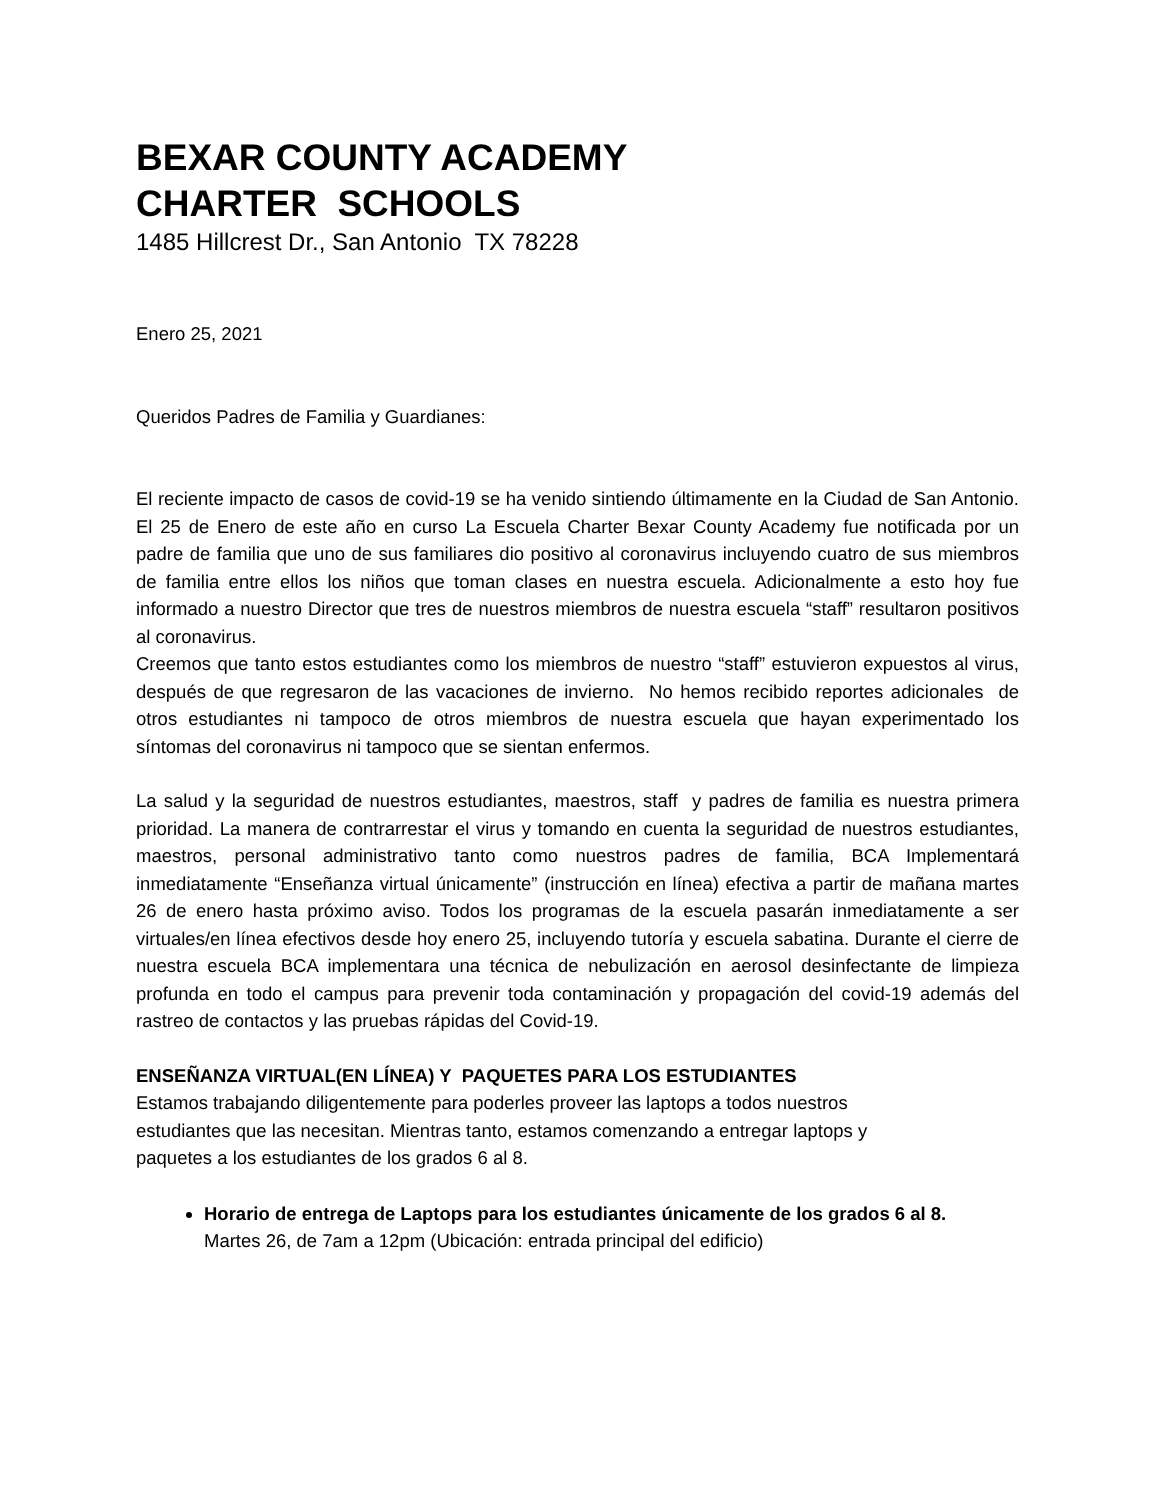BEXAR COUNTY ACADEMY
CHARTER SCHOOLS
1485 Hillcrest Dr., San Antonio TX 78228
Enero 25, 2021
Queridos Padres de Familia y Guardianes:
El reciente impacto de casos de covid-19 se ha venido sintiendo últimamente en la Ciudad de San Antonio. El 25 de Enero de este año en curso La Escuela Charter Bexar County Academy fue notificada por un padre de familia que uno de sus familiares dio positivo al coronavirus incluyendo cuatro de sus miembros de familia entre ellos los niños que toman clases en nuestra escuela. Adicionalmente a esto hoy fue informado a nuestro Director que tres de nuestros miembros de nuestra escuela “staff” resultaron positivos al coronavirus.
Creemos que tanto estos estudiantes como los miembros de nuestro “staff” estuvieron expuestos al virus, después de que regresaron de las vacaciones de invierno. No hemos recibido reportes adicionales de otros estudiantes ni tampoco de otros miembros de nuestra escuela que hayan experimentado los síntomas del coronavirus ni tampoco que se sientan enfermos.
La salud y la seguridad de nuestros estudiantes, maestros, staff y padres de familia es nuestra primera prioridad. La manera de contrarrestar el virus y tomando en cuenta la seguridad de nuestros estudiantes, maestros, personal administrativo tanto como nuestros padres de familia, BCA Implementará inmediatamente “Enseñanza virtual únicamente” (instrucción en línea) efectiva a partir de mañana martes 26 de enero hasta próximo aviso. Todos los programas de la escuela pasarán inmediatamente a ser virtuales/en línea efectivos desde hoy enero 25, incluyendo tutoría y escuela sabatina. Durante el cierre de nuestra escuela BCA implementara una técnica de nebulización en aerosol desinfectante de limpieza profunda en todo el campus para prevenir toda contaminación y propagación del covid-19 además del rastreo de contactos y las pruebas rápidas del Covid-19.
ENSEÑANZA VIRTUAL(EN LÍNEA) Y PAQUETES PARA LOS ESTUDIANTES
Estamos trabajando diligentemente para poderles proveer las laptops a todos nuestros
estudiantes que las necesitan. Mientras tanto, estamos comenzando a entregar laptops y
paquetes a los estudiantes de los grados 6 al 8.
Horario de entrega de Laptops para los estudiantes únicamente de los grados 6 al 8.
Martes 26, de 7am a 12pm (Ubicación: entrada principal del edificio)